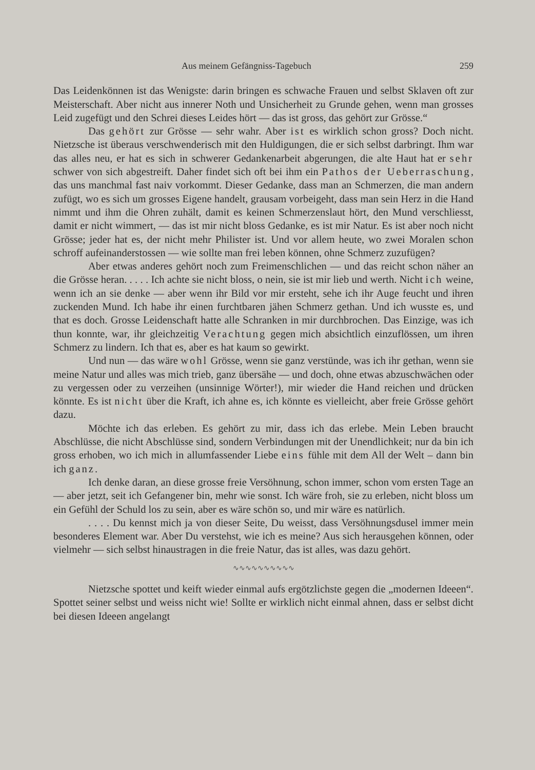Aus meinem Gefängniss-Tagebuch 259
Das Leidenkönnen ist das Wenigste: darin bringen es schwache Frauen und selbst Sklaven oft zur Meisterschaft. Aber nicht aus innerer Noth und Unsicherheit zu Grunde gehen, wenn man grosses Leid zugefügt und den Schrei dieses Leides hört — das ist gross, das gehört zur Grösse.“
Das gehört zur Grösse — sehr wahr. Aber ist es wirklich schon gross? Doch nicht. Nietzsche ist überaus verschwenderisch mit den Huldigungen, die er sich selbst darbringt. Ihm war das alles neu, er hat es sich in schwerer Gedankenarbeit abgerungen, die alte Haut hat er sehr schwer von sich abgestreift. Daher findet sich oft bei ihm ein Pathos der Ueberraschung, das uns manchmal fast naiv vorkommt. Dieser Gedanke, dass man an Schmerzen, die man andern zufügt, wo es sich um grosses Eigene handelt, grausam vorbeigeht, dass man sein Herz in die Hand nimmt und ihm die Ohren zuhält, damit es keinen Schmerzenslaut hört, den Mund verschliesst, damit er nicht wimmert, — das ist mir nicht bloss Gedanke, es ist mir Natur. Es ist aber noch nicht Grösse; jeder hat es, der nicht mehr Philister ist. Und vor allem heute, wo zwei Moralen schon schroff aufeinanderstossen — wie sollte man frei leben können, ohne Schmerz zuzufügen?
Aber etwas anderes gehört noch zum Freimenschlichen — und das reicht schon näher an die Grösse heran. . . . . Ich achte sie nicht bloss, o nein, sie ist mir lieb und werth. Nicht ich weine, wenn ich an sie denke — aber wenn ihr Bild vor mir ersteht, sehe ich ihr Auge feucht und ihren zuckenden Mund. Ich habe ihr einen furchtbaren jähen Schmerz gethan. Und ich wusste es, und that es doch. Grosse Leidenschaft hatte alle Schranken in mir durchbrochen. Das Einzige, was ich thun konnte, war, ihr gleichzeitig Verachtung gegen mich absichtlich einzuflössen, um ihren Schmerz zu lindern. Ich that es, aber es hat kaum so gewirkt.
Und nun — das wäre wohl Grösse, wenn sie ganz verstünde, was ich ihr gethan, wenn sie meine Natur und alles was mich trieb, ganz übersähe — und doch, ohne etwas abzuschwächen oder zu vergessen oder zu verzeihen (unsinnige Wörter!), mir wieder die Hand reichen und drücken könnte. Es ist nicht über die Kraft, ich ahne es, ich könnte es vielleicht, aber freie Grösse gehört dazu.
Möchte ich das erleben. Es gehört zu mir, dass ich das erlebe. Mein Leben braucht Abschlüsse, die nicht Abschlüsse sind, sondern Verbindungen mit der Unendlichkeit; nur da bin ich gross erhoben, wo ich mich in allumfassender Liebe eins fühle mit dem All der Welt – dann bin ich ganz.
Ich denke daran, an diese grosse freie Versöhnung, schon immer, schon vom ersten Tage an — aber jetzt, seit ich Gefangener bin, mehr wie sonst. Ich wäre froh, sie zu erleben, nicht bloss um ein Gefühl der Schuld los zu sein, aber es wäre schön so, und mir wäre es natürlich.
. . . . Du kennst mich ja von dieser Seite, Du weisst, dass Versöhnungsdusel immer mein besonderes Element war. Aber Du verstehst, wie ich es meine? Aus sich herausgehen können, oder vielmehr — sich selbst hinaustragen in die freie Natur, das ist alles, was dazu gehört.
∿∿∿∿∿∿∿∿∿∿
Nietzsche spottet und keift wieder einmal aufs ergötzlichste gegen die „modernen Ideeen“. Spottet seiner selbst und weiss nicht wie! Sollte er wirklich nicht einmal ahnen, dass er selbst dicht bei diesen Ideeen angelangt